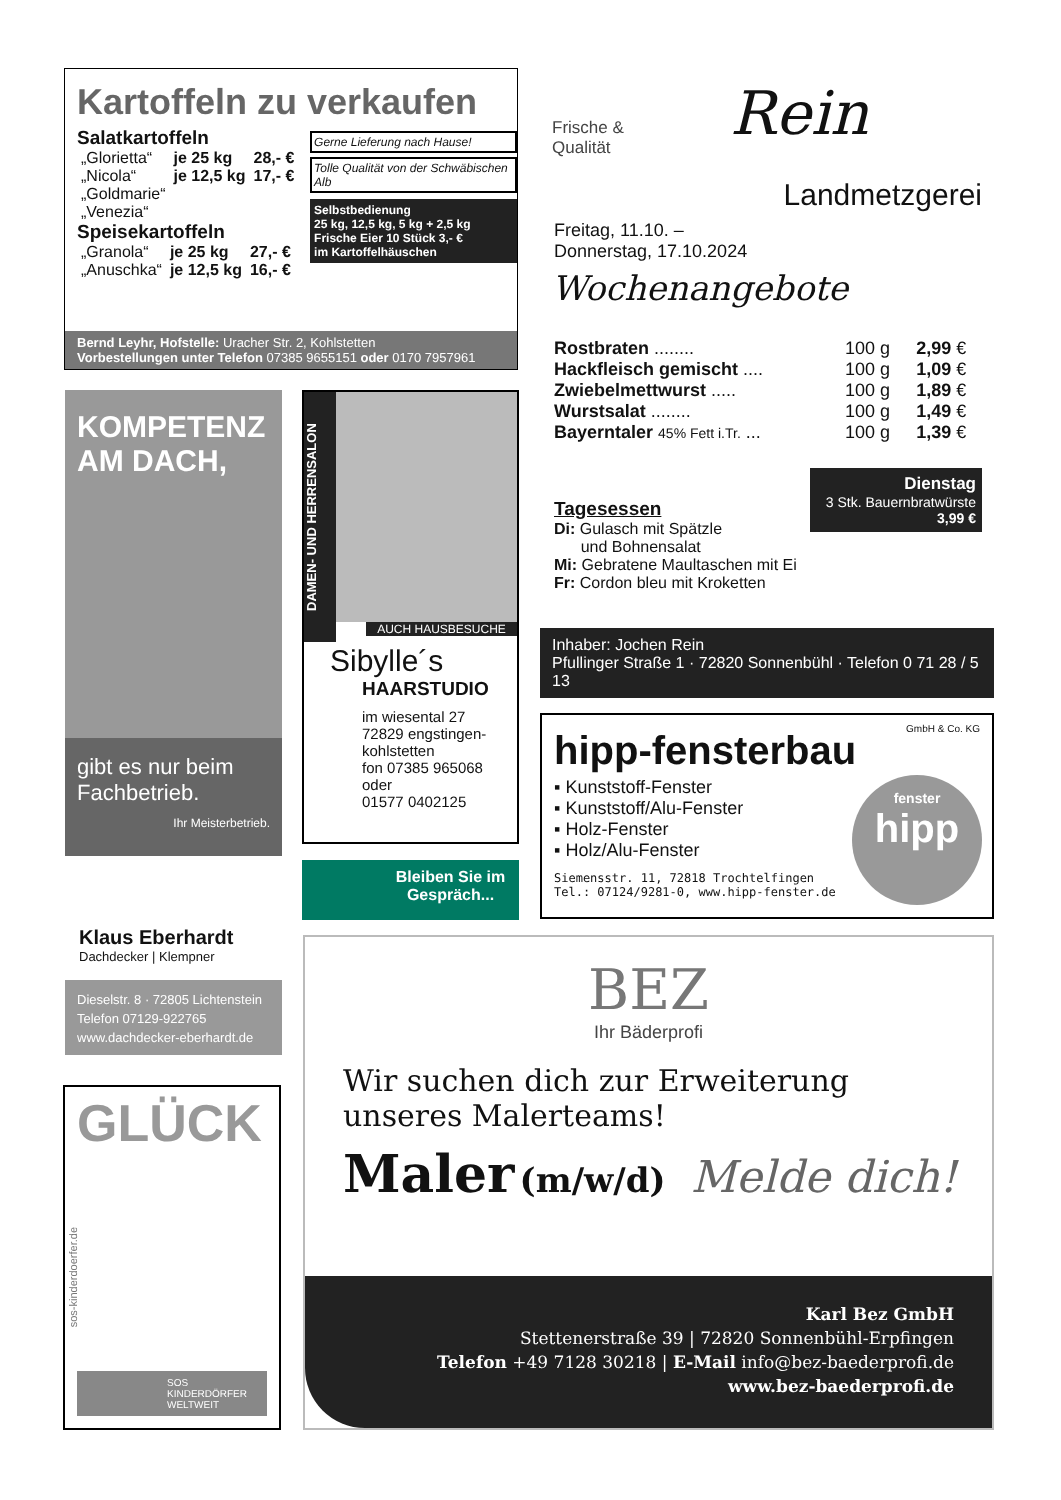Kartoffeln zu verkaufen
Salatkartoffeln
| „Glorietta“ | je 25 kg | 28,- € |
| „Nicola“ | je 12,5 kg | 17,- € |
| „Goldmarie“ | | |
| „Venezia“ | | |
Speisekartoffeln
| „Granola“ | je 25 kg | 27,- € |
| „Anuschka“ | je 12,5 kg | 16,- € |
Gerne Lieferung nach Hause!
Tolle Qualität von der Schwäbischen Alb
Selbstbedienung
25 kg, 12,5 kg, 5 kg + 2,5 kg
Frische Eier 10 Stück 3,- €
im Kartoffelhäuschen
Bernd Leyhr, Hofstelle: Uracher Str. 2, Kohlstetten
Vorbestellungen unter Telefon 07385 9655151 oder 0170 7957961
KOMPETENZ
AM DACH,
gibt es nur beim Fachbetrieb.
Ihr Meisterbetrieb.
Klaus Eberhardt
Dachdecker | Klempner
Dieselstr. 8 · 72805 Lichtenstein
Telefon 07129-922765
www.dachdecker-eberhardt.de
DAMEN- UND HERRENSALON
AUCH HAUSBESUCHE
Sibylle´s
HAARSTUDIO
im wiesental 27
72829 engstingen-
kohlstetten
fon 07385 965068
oder
01577 0402125
Bleiben Sie im Gespräch...
Frische &
Qualität
Rein
Landmetzgerei
Freitag, 11.10. –
Donnerstag, 17.10.2024
Wochenangebote
| Rostbraten ........ | 100 g | 2,99 € |
| Hackfleisch gemischt .... | 100 g | 1,09 € |
| Zwiebelmettwurst ..... | 100 g | 1,89 € |
| Wurstsalat ........ | 100 g | 1,49 € |
| Bayerntaler 45% Fett i.Tr. ... | 100 g | 1,39 € |
Tagesessen
Di: Gulasch mit Spätzle
und Bohnensalat
Mi: Gebratene Maultaschen mit Ei
Fr: Cordon bleu mit Kroketten
Dienstag
3 Stk. Bauernbratwürste
3,99 €
Inhaber: Jochen Rein
Pfullinger Straße 1 · 72820 Sonnenbühl · Telefon 0 71 28 / 5 13
GmbH & Co. KG
hipp-fensterbau
▪ Kunststoff-Fenster
▪ Kunststoff/Alu-Fenster
▪ Holz-Fenster
▪ Holz/Alu-Fenster
Siemensstr. 11, 72818 Trochtelfingen
Tel.: 07124/9281-0, www.hipp-fenster.de
fenster
hipp
GLÜCK
sos-kinderdoerfer.de
SOS
KINDERDÖRFER
WELTWEIT
BEZ
Ihr Bäderprofi
Wir suchen dich zur Erweiterung
unseres Malerteams!
Maler (m/w/d) Melde dich!
Karl Bez GmbH
Stettenerstraße 39 | 72820 Sonnenbühl-Erpfingen
Telefon +49 7128 30218 | E-Mail info@bez-baederprofi.de
www.bez-baederprofi.de